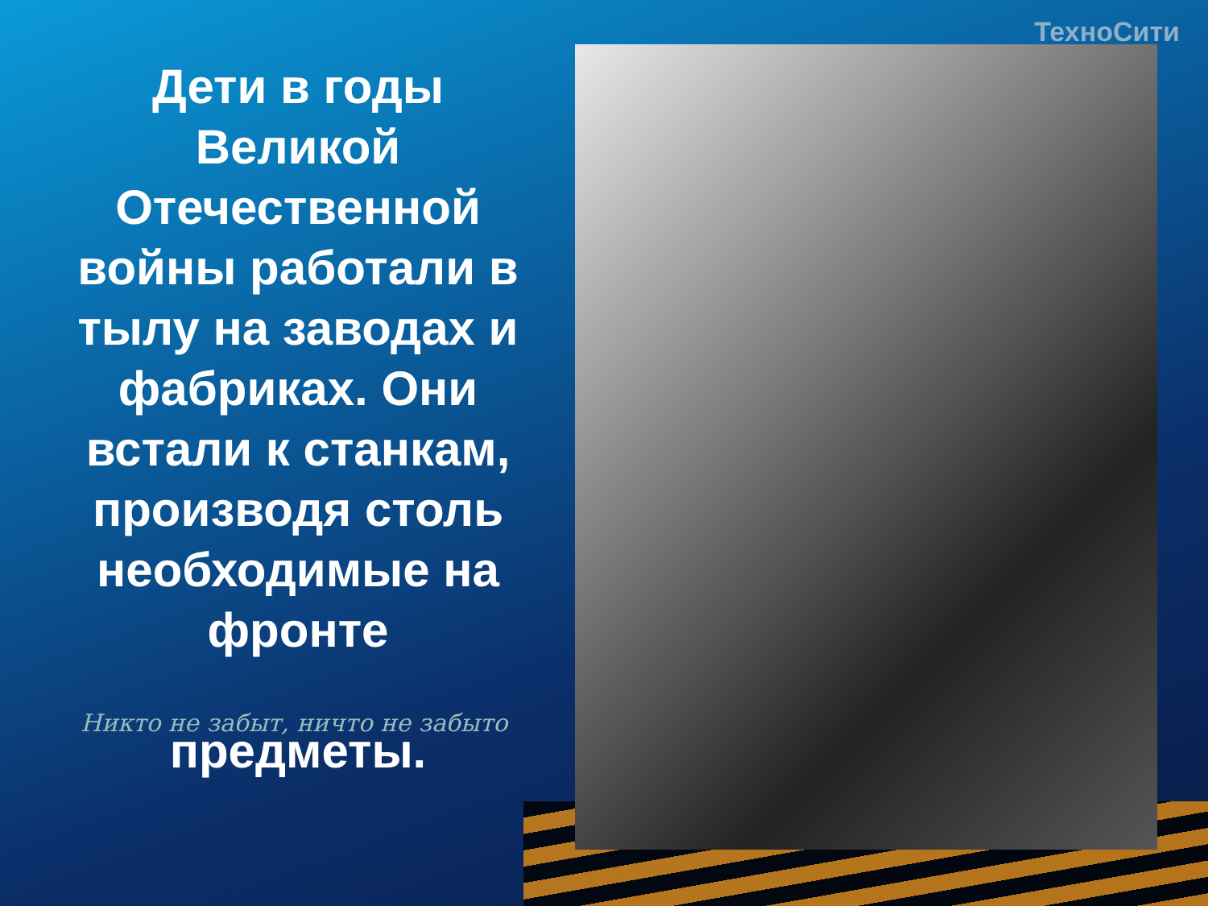ТехноСити
Дети в годы Великой Отечественной войны работали в тылу на заводах и фабриках. Они встали к станкам, производя столь необходимые на фронте
предметы.
Никто не забыт, ничто не забыто